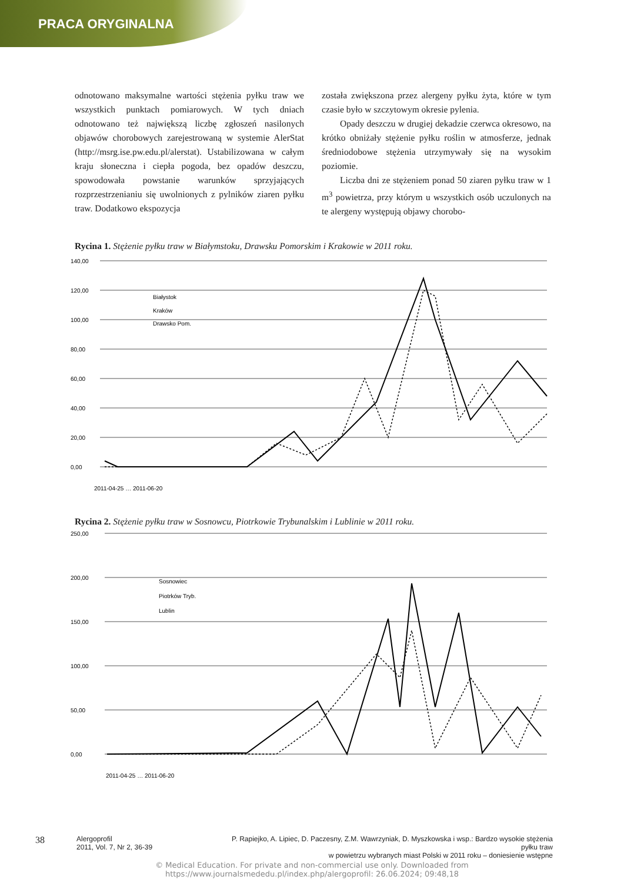PRACA ORYGINALNA
odnotowano maksymalne wartości stężenia pyłku traw we wszystkich punktach pomiarowych. W tych dniach odnotowano też największą liczbę zgłoszeń nasilonych objawów chorobowych zarejestrowaną w systemie AlerStat (http://msrg.ise.pw.edu.pl/alerstat). Ustabilizowana w całym kraju słoneczna i ciepła pogoda, bez opadów deszczu, spowodowała powstanie warunków sprzyjających rozprzestrzenianiu się uwolnionych z pylników ziaren pyłku traw. Dodatkowo ekspozycja
została zwiększona przez alergeny pyłku żyta, które w tym czasie było w szczytowym okresie pylenia.
  Opady deszczu w drugiej dekadzie czerwca okresowo, na krótko obniżały stężenie pyłku roślin w atmosferze, jednak średniodobowe stężenia utrzymywały się na wysokim poziomie.
  Liczba dni ze stężeniem ponad 50 ziaren pyłku traw w 1 m<sup>3</sup> powietrza, przy którym u wszystkich osób uczulonych na te alergeny występują objawy chorobo-
Rycina 1. Stężenie pyłku traw w Białymstoku, Drawsku Pomorskim i Krakowie w 2011 roku.
140,00
120,00
100,00
80,00
60,00
40,00
20,00
0,00
Białystok
Kraków
Drawsko Pom.
2011-04-25 … 2011-06-20
Rycina 2. Stężenie pyłku traw w Sosnowcu, Piotrkowie Trybunalskim i Lublinie w 2011 roku.
250,00
200,00
150,00
100,00
50,00
0,00
Sosnowiec
Piotrków Tryb.
Lublin
2011-04-25 … 2011-06-20
38
Alergoprofil
2011, Vol. 7, Nr 2, 36-39
P. Rapiejko, A. Lipiec, D. Paczesny, Z.M. Wawrzyniak, D. Myszkowska i wsp.: Bardzo wysokie stężenia pyłku traw
w powietrzu wybranych miast Polski w 2011 roku – doniesienie wstępne
© Medical Education. For private and non-commercial use only. Downloaded from
https://www.journalsmededu.pl/index.php/alergoprofil: 26.06.2024; 09:48,18